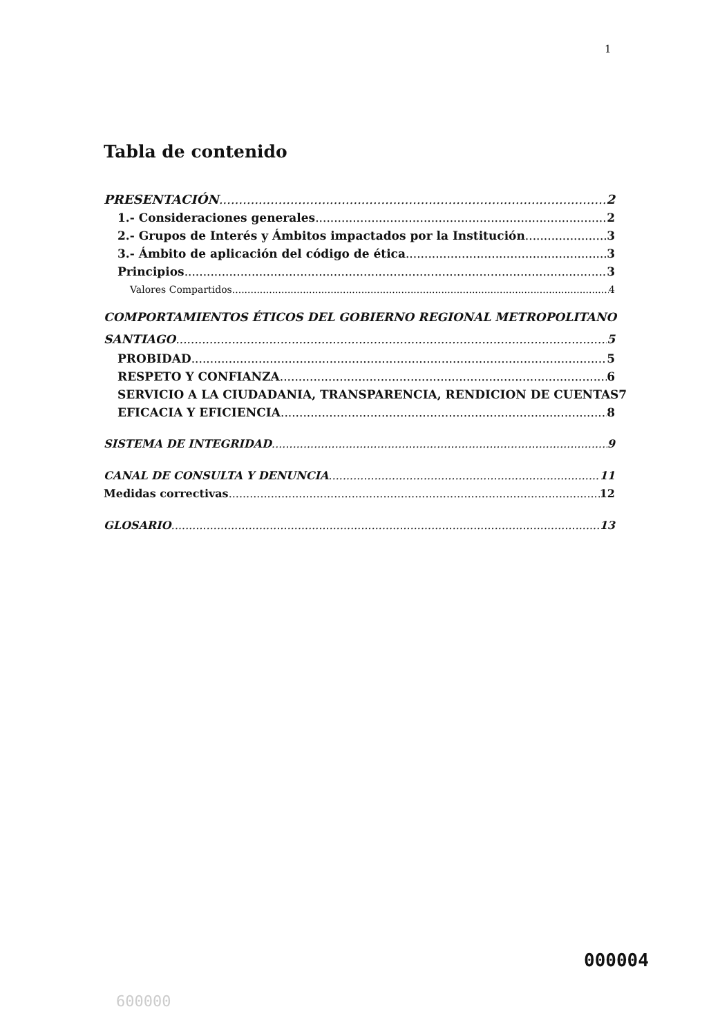1
Tabla de contenido
PRESENTACIÓN 2
1.- Consideraciones generales 2
2.- Grupos de Interés y Ámbitos impactados por la Institución 3
3.- Ámbito de aplicación del código de ética 3
Principios 3
Valores Compartidos 4
COMPORTAMIENTOS ÉTICOS DEL GOBIERNO REGIONAL METROPOLITANO
SANTIAGO 5
PROBIDAD 5
RESPETO Y CONFIANZA 6
SERVICIO A LA CIUDADANIA, TRANSPARENCIA, RENDICION DE CUENTAS 7
EFICACIA Y EFICIENCIA 8
SISTEMA DE INTEGRIDAD 9
CANAL DE CONSULTA Y DENUNCIA 11
Medidas correctivas 12
GLOSARIO 13
000004
600000